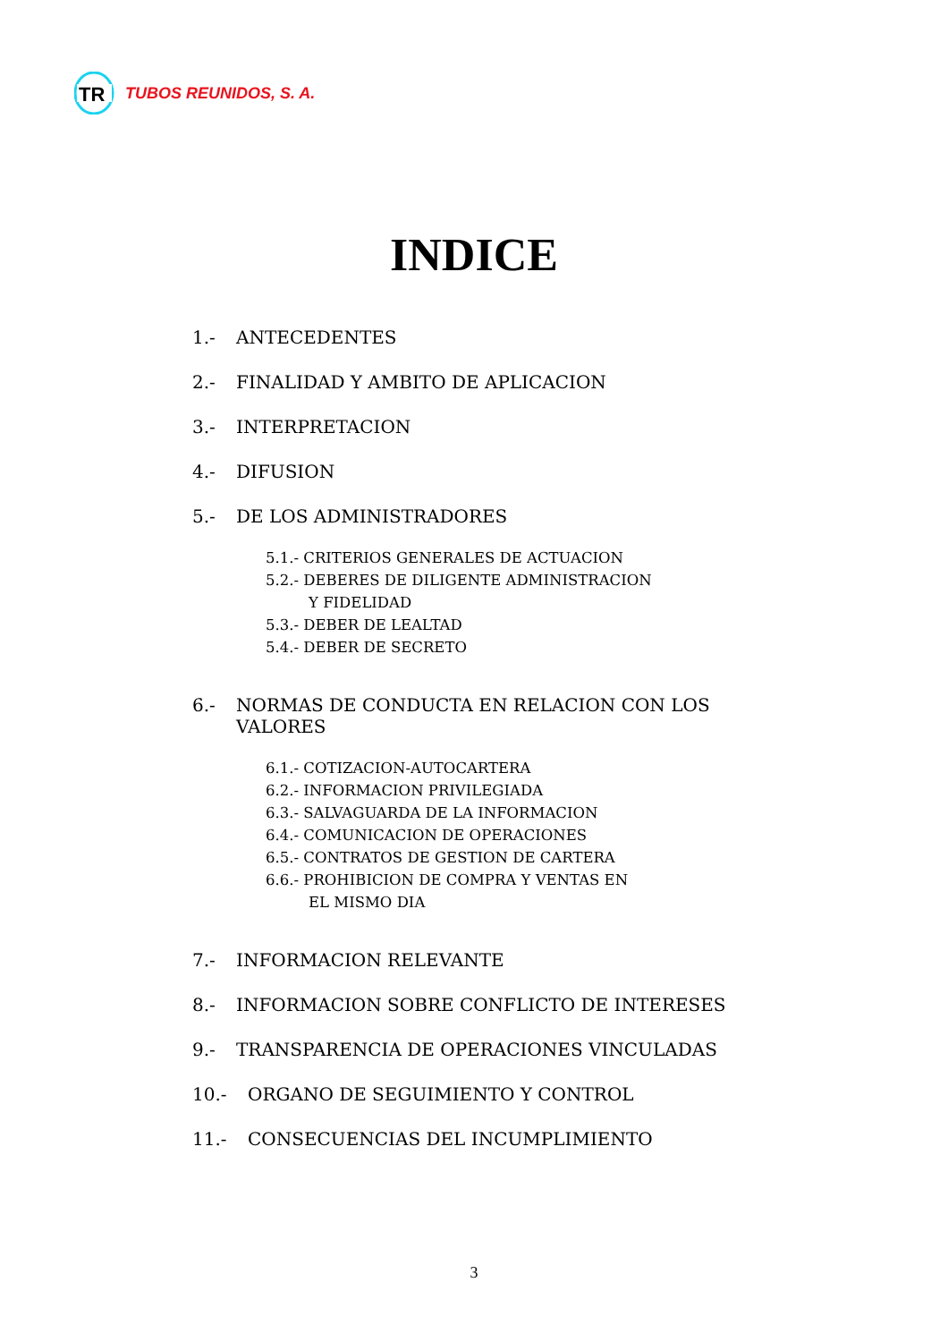TR
TUBOS REUNIDOS, S. A.
INDICE
1.- ANTECEDENTES
2.- FINALIDAD Y AMBITO DE APLICACION
3.- INTERPRETACION
4.- DIFUSION
5.- DE LOS ADMINISTRADORES
5.1.- CRITERIOS GENERALES DE ACTUACION
5.2.- DEBERES DE DILIGENTE ADMINISTRACION
Y FIDELIDAD
5.3.- DEBER DE LEALTAD
5.4.- DEBER DE SECRETO
6.- NORMAS DE CONDUCTA EN RELACION CON LOS VALORES
6.1.- COTIZACION-AUTOCARTERA
6.2.- INFORMACION PRIVILEGIADA
6.3.- SALVAGUARDA DE LA INFORMACION
6.4.- COMUNICACION DE OPERACIONES
6.5.- CONTRATOS DE GESTION DE CARTERA
6.6.- PROHIBICION DE COMPRA Y VENTAS EN
EL MISMO DIA
7.- INFORMACION RELEVANTE
8.- INFORMACION SOBRE CONFLICTO DE INTERESES
9.- TRANSPARENCIA DE OPERACIONES VINCULADAS
10.- ORGANO DE SEGUIMIENTO Y CONTROL
11.- CONSECUENCIAS DEL INCUMPLIMIENTO
3